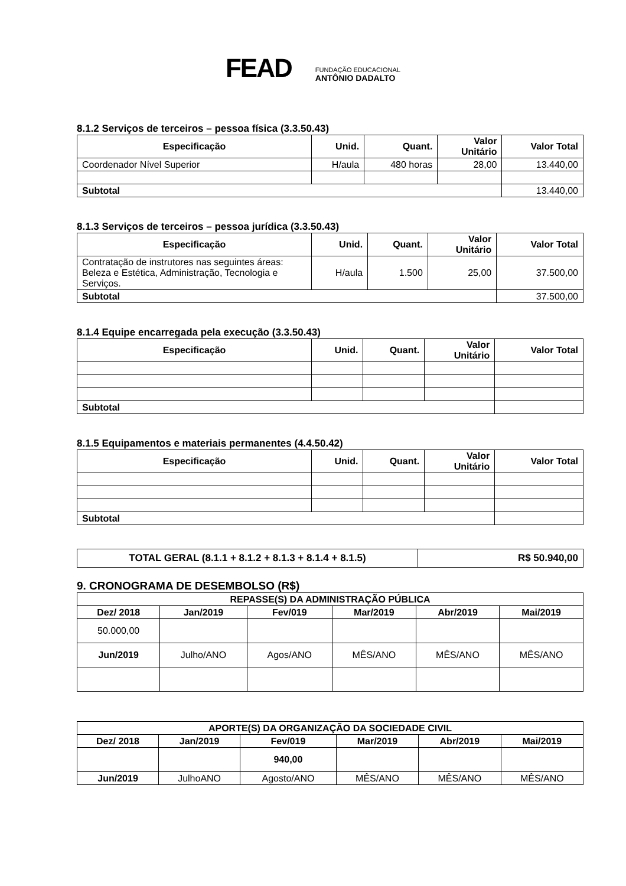FEAD
FUNDAÇÃO EDUCACIONAL
ANTÔNIO DADALTO
8.1.2 Serviços de terceiros – pessoa física (3.3.50.43)
| Especificação | Unid. | Quant. | Valor Unitário | Valor Total |
| --- | --- | --- | --- | --- |
| Coordenador Nível Superior | H/aula | 480 horas | 28,00 | 13.440,00 |
| Subtotal | | | | 13.440,00 |
8.1.3 Serviços de terceiros – pessoa jurídica (3.3.50.43)
| Especificação | Unid. | Quant. | Valor Unitário | Valor Total |
| --- | --- | --- | --- | --- |
| Contratação de instrutores nas seguintes áreas: Beleza e Estética, Administração, Tecnologia e Serviços. | H/aula | 1.500 | 25,00 | 37.500,00 |
| Subtotal | | | | 37.500,00 |
8.1.4 Equipe encarregada pela execução (3.3.50.43)
| Especificação | Unid. | Quant. | Valor Unitário | Valor Total |
| --- | --- | --- | --- | --- |
| Subtotal | | | | |
8.1.5 Equipamentos e materiais permanentes (4.4.50.42)
| Especificação | Unid. | Quant. | Valor Unitário | Valor Total |
| --- | --- | --- | --- | --- |
| Subtotal | | | | |
| TOTAL GERAL (8.1.1 + 8.1.2 + 8.1.3 + 8.1.4 + 8.1.5) | R$ 50.940,00 |
| --- | --- |
9. CRONOGRAMA DE DESEMBOLSO (R$)
| REPASSE(S) DA ADMINISTRAÇÃO PÚBLICA | | | | | |
| --- | --- | --- | --- | --- | --- |
| Dez/ 2018 | Jan/2019 | Fev/019 | Mar/2019 | Abr/2019 | Mai/2019 |
| 50.000,00 | | | | | |
| Jun/2019 | Julho/ANO | Agos/ANO | MÊS/ANO | MÊS/ANO | MÊS/ANO |
| APORTE(S) DA ORGANIZAÇÃO DA SOCIEDADE CIVIL | | | | | |
| --- | --- | --- | --- | --- | --- |
| Dez/ 2018 | Jan/2019 | Fev/019 | Mar/2019 | Abr/2019 | Mai/2019 |
| | | 940,00 | | | |
| Jun/2019 | JulhoANO | Agosto/ANO | MÊS/ANO | MÊS/ANO | MÊS/ANO |